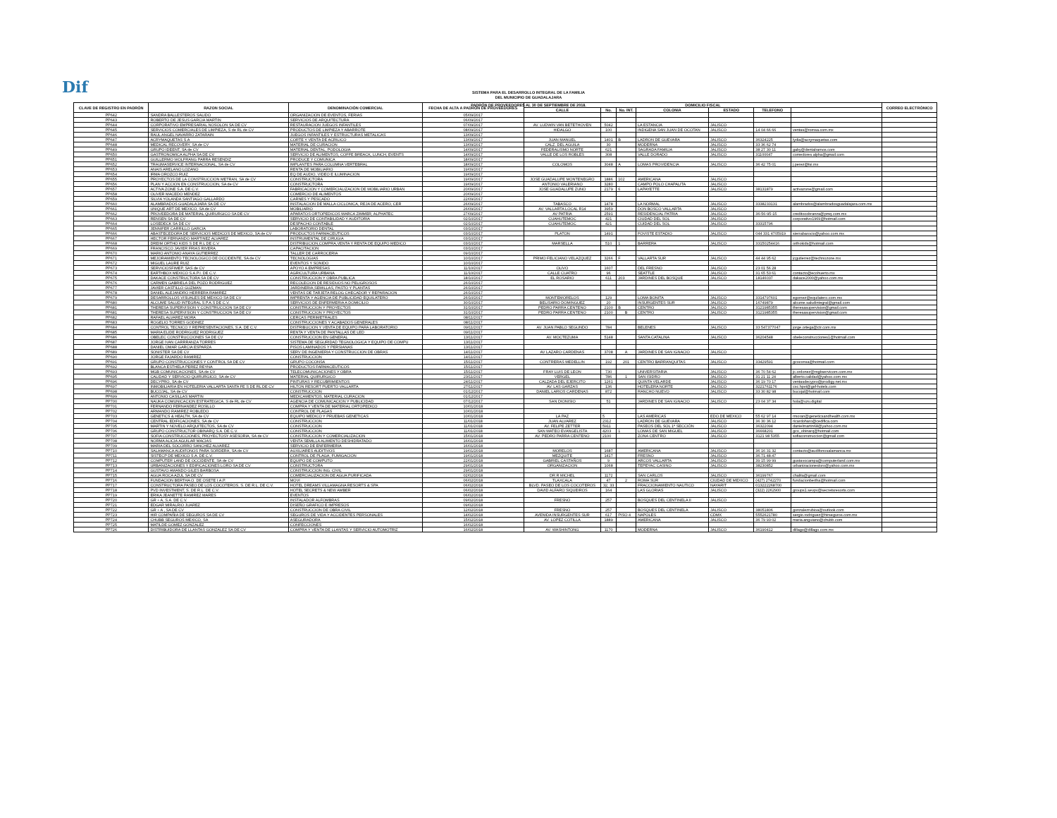Dif
SISTEMA PARA EL DESARROLLO INTEGRAL DE LA FAMILIA
DEL MUNICIPIO DE GUADALAJARA
PADRÓN DE PROVEEDORES AL 30 DE SEPTIEMBRE DE 2018.
| CLAVE DE REGISTRO EN PADRÓN | RAZON SOCIAL | DENOMINACIÓN COMERCIAL | FECHA DE ALTA A PADRÓN DE PROVEEDORES | DOMICILIO FISCAL | | | | | | | CORREO ELECTRÓNICO |
| --- | --- | --- | --- | --- | --- | --- | --- | --- | --- | --- | --- |
| | | | | CALLE | No. | No. INT. | COLONIA | ESTADO | TELEFONO | | |
| PP642 | SANDRA BALLESTEROS SALIDO | ORGANIZACION DE EVENTOS, FERIAS | 05/09/2017 | | | | | | | | |
| PP643 | ROBERTO DE JESUS GARCIA MARTIN | SERVICIOS DE ARQUITECTURA | 06/09/2017 | | | | | | | | |
| PP644 | CORPORATIVO EMPRESARIAL NOSOLON SA DE CV | RESTAURACION JUEGOS INFANTILES | 07/09/2017 | AV. LUDWIN VAN BETETHOVEN | 5042 | | LA ESTANCIA | JALISCO | | | |
| PP645 | SERVICIOS COMERCIALES DE LIMPIEZA, S de RL de CV | PRODUCTOS DE LIMPIEZA Y ABARROTE | 08/09/2017 | HIDALGO | 100 | | INDIGENA SAN JUAN DE OCOTAN | JALISCO | 14 04 66 66 | ventas@romsa.com.mx | |
| PP646 | RAUL ANGEL NAVARRO ZATARAIN | JUEGOS INFANTILES Y ESTRUCTURAS METALICAS | 13/09/2017 | | | | | | | | |
| PP647 | ACRYMAQUETAS S.A | CORTE Y VENTA DE ACRILICO | 13/09/2017 | JUAN MANUEL | 1401 | B | LADRON DE GUEVARA | JALISCO | 36324225 | lydia@acrymaquetas.com | |
| PP648 | MEDICAL RECOVERY, SA de CV | MATERIAL DE CURACION | 13/09/2017 | CALZ. DEL AGUILA | 30 | | MODERNA | JALISCO | 33 36 62 74 | | |
| PP649 | GRUPO IDEENT, SA de CV | MATERIAL DENTAL, PODOLOGIA | 14/09/2017 | FEDERALISMO NORTE | 621 | | SAGRADA FAMILIA | JALISCO | 38 27 30 11 | gaby@dentalramos.com | |
| PP650 | GASTRONOMICA ALPHA SA DE CV | SERVICIO DE ALIMENTOS, COFFE BREACK, LUNCH, EVENTS | 14/09/2017 | VALLE DE LOS ROBLES | 308 | | VALLE DORADO | JALISCO | 31100047 | comedores.alpha@gmail.com | |
| PP651 | GUILLERMO WOLFRANG PARRA RESENDIZ | PRODUCE Y COMUNICA | 18/09/2017 | | | | | | | | |
| PP652 | TRAUMASERVICE INTERNACIONAL, SA de CV | IMPLANTES PARA COLUMNA VERTEBRAL | 18/09/2017 | COLOMOS | 3048 | A | LOMAS PROVIDENCIA | JALISCO | 36 42 75 01 | j.perez@tsi.mx | |
| PP653 | ANAIS ARELANO LOZANO | RENTA DE MOBILIARIO | 19/09/2017 | | | | | | | | |
| PP654 | IRMA OROZCO RUIZ | EQ DE AUDIO, VIDEO E ILUMINACION | 19/09/2017 | | | | | | | | |
| PP655 | PROYECTOS DE LA CONSTRUCCION METRAN, SA de CV | CONSTRUCTORA | 19/09/2017 | JOSE GUADALUPE MONTENEGRO | 1886 | 102 | AMERICANA | JALISCO | | | |
| PP656 | PLAN Y ACCION EN CONSTRUCCION, SA de CV | CONSTRUCTORA | 19/09/2017 | ANTONIO VALERIANO | 3280 | | CAMPO POLO CHAPALITA | JALISCO | | | |
| PP657 | ACTIVA ZONE S.A. DE C.V. | FABRICACION Y COMERCIALIZACION DE MOBILIARIO URBAN | 20/09/2017 | JOSE GUADALUPE ZUNO | 2179 | 6 | LAPAYETTE | JALISCO | 38131879 | activazone@gmail.com | |
| PP658 | OLIVER MACEDO MENDEZ | COMERCIO DE ALIMENTOS | 20/09/2017 | | | | | | | | |
| PP659 | SILVIA YOLANDA SANTIAGO GALLARDO | CARNES Y PESCADO | 22/09/2017 | | | | | | | | |
| PP660 | ALAMBRADOS GUADALAJARA SA DE CV | INSTALACION DE MALLA CICLONICA, REJA DE ACERO, CER | 26/09/2017 | TABASCO | 1478 | | LA NORMAL | JALISCO | 3338233131 | alambrados@alambradosguadalajara.com.mx | |
| PP661 | UNIQUE ART DE MEXICO, SA de CV | MOBILIARIO | 26/09/2017 | AV. VALLARTA LOCAL R14 | 3959 | | DON BOSCO VALLARTA | JALISCO | | | |
| PP662 | PROVEEDORA DE MATERIAL QUIRURGICO SA DE CV | APARATOS ORTOPEDICOS MARCA ZIMMER, ALPHATEC | 27/09/2017 | AV PATRIA | 2591 | | RESIDENCIAL PATRIA | JALISCO | 36-56-95-15 | creditocobranza@pmq.com.mx | |
| PP663 | RENSEN SA DE CV | SERVICIO DE CONTABILIDAD Y AUDITORIA | 02/10/2017 | CUAHUTEMOC | 421 | | CIUDAD DEL SOL | JALISCO | | corporativo1969@hotmail.com | |
| PP664 | LOSEDECK SA DE CV | DESPACHO CONTABLE | 02/10/2017 | CUAHUTEMOC | 421 | | CUIDAD DEL SOL | JALISCO | 33315796 | | |
| PP665 | JENNIFER CARRILLO GARCIA | LABORATORIO DENTAL | 03/10/2017 | | | | | | | | |
| PP666 | ABASTECEDORA DE SERVICIOS MEDICOS DE MEXICO, SA de CV | PRODUCTOS FARMACEUTICOS | 03/10/2017 | PLATON | 1491 | | FOVISTE ESTADIO | JALISCO | 044 331 4705919 | sierrabarocio@yahoo.com.mx | |
| PP667 | HECTOR FERNANDO MARTINEZ ALVAREZ | INSTRUMENTAL DE CIRUGIA | 03/10/2017 | | | | | | | | |
| PP668 | DREIM ORTHO KIDS S DE R.L DE C.V | DISTRIBUCION,COMPRA,VENTA Y RENTA DE EQUIPO MEDICO | 03/10/2017 | MARSELLA | 510 | 1 | BARRERA | JALISCO | 33150254416 | orthokids@hotmail.com | |
| PP669 | FRANCISCO JAVIER FRIAS RIVERA | CAPACITACION | 03/10/2017 | | | | | | | | |
| PP670 | MARIO ANTONIO ANAYA GUTIERREZ | TALLER DE CARROCERIA | 09/10/2017 | | | | | | | | |
| PP671 | MEJORAMIENTO TECNOLOGICO DE OCCIDENTE, SA de CV | TECNOLOGIAS | 10/10/2017 | PRIMO FELICIANO VELAZQUEZ | 3266 | F | VALLARTA SUR | JALISCO | 44 44 95 62 | jcgutierrez@technozone.mx | |
| PP672 | MIGUEL LAURE RUIZ | EVENTOS Y SONIDO | 10/10/2017 | | | | | | | | |
| PP673 | SERVICIOSFIMEP, SAS de CV | APOYO A EMPRESAS | 11/10/2017 | OLIVO | 1607 | | DEL FRESNO | JALISCO | 23 01 56 28 | | |
| PP674 | EARTHBOX MEXICO S.A.P.I. DE C.V. | AGRICULTURA URBANA | 11/10/2017 | CALLE CUATRO | 96 | | SEATTLE | JALISCO | 31 65 53 61 | contacto@ecohuerto.mx | |
| PP675 | DAKACE CONSTRUCTORA SA DE CV | CONSTRUCCION Y OBRA PUBLICA | 18/10/2017 | EL ROSARIO | 611 | 203 | JARDINES DEL BOSQUE | JALISCO | 18146037 | dakace2000@yahoo.com.mx | |
| PP676 | CARMEN GABRIELA DEL POZO RODRIGUEZ | RECOLECION DE RESIDUOS NO PELIGROSOS | 26/10/2017 | | | | | | | | |
| PP677 | JAVIER CASTILLO GUZMAN | JARDINERIA,SEMILLAS, PASTO Y PLANTAS | 26/10/2017 | | | | | | | | |
| PP678 | DANIEL ALEJANDRO HERRERA RAMIREZ | VENTAS DE TARJETA RELOG CHECADOR Y REPARACION | 26/10/2017 | | | | | | | | |
| PP679 | DESARROLLOS VISUALES DE MEXICO SA DE CV | IMPRENTA Y AGENCIA DE PUBLICIDAD EQUILATERO | 26/10/2017 | MONTEMORELOS | 129 | | LOMA BONITA | JALISCO | 3314797601 | egomez@equilatero.com.mx | |
| PP680 | ALCUME SALUD INTEGRAL S.P.A.S DE C.V. | SERVICIOS DE ENFERMERIA A DOMICILIO | 30/10/2017 | BELISARIO DOMINGUEZ | 20 | | INSURGENTES SUR | JALISCO | 16749879 | alcume.saludintegral@gmail.com | |
| PP681 | THERESA SUPERVISION Y CONSTRUCCION SA DE CV | CONSTRUCCION Y PROYECTOS | 31/10/2017 | PEDRO PARRA CENTENO | 2100 | B | CENTRO | JALISCO | 3121985355 | theresasupervision@gmail.com | |
| PP681 | THERESA SUPERVISION Y CONSTRUCCION SA DE CV | CONSTRUCCION Y PROYECTOS | 31/10/2017 | PEDRO PARRA CENTENO | 2100 | B | CENTRO | JALISCO | 3121985355 | theresasupervision@gmail.com | |
| PP682 | RAFAEL ALVAREZ MORA | CERCAS PERIMETRALES | 08/11/2017 | | | | | | | | |
| PP683 | ROGELIO TORRES GODINEZ | CONSTRUCCIONES Y ACABADOS GENERALES | 08/11/2017 | | | | | | | | |
| PP684 | CONTROL TECNICO Y REPRESENTACIONES, S.A. DE C.V. | DISTRIBUCION Y VENTA DE EQUIPO PARA LABORATORIO | 09/11/2017 | AV. JUAN PABLO SEGUNDO | 784 | | BELENES | JALISCO | 33 547377047 | jorge.ortega@ctr.com.mx | |
| PP685 | MARIA ELIDE RODRIGUEZ RODRIGUEZ | RENTA Y VENTA DE PANTALLAS DE LED | 09/11/2017 | | | | | | | | |
| PP686 | OBELEC CONSTRUCCIONES SA DE CV | CONSTRUCCION EN GENERAL | 13/11/2017 | AV. MOCTEZUMA | 5148 | | SANTA CATALINA | JALISCO | 36204548 | obeleconstrucciones1@hotmail.com | |
| PP687 | JORGE IVAN CARRRANZA TORRES | SISTEMA DE SEGURIDAD TEGNOLOGICA Y EQUIPO DE COMPU | 13/11/2017 | | | | | | | | |
| PP688 | DANIEL OMAR GARCIA ESPARZA | PISOS LAMINADOS Y PERSIANAS | 13/11/2017 | | | | | | | | |
| PP689 | SONISTER SA DE CV | SERV DE INGENIERIA Y CONSTRUCCION DE OBRAS | 14/11/2017 | AV LAZARO CARDENAS | 3708 | A | JARDINES DE SAN IGNACIO | JALISCO | | | |
| PP690 | JORGE FAJARDO RAMIREZ | CONSTRUCCION | 14/11/2017 | | | | | | | | |
| PP691 | GRUPO CONSTRUCCIONES Y CONTROL SA DE CV | GRUPO COCONSA | 15/11/2017 | CONTRERAS MEDELLIN | 192 | 201 | CENTRO BARRANQUITAS | JALISCO | 33429591 | gcoconsa@hotmail.com | |
| PP692 | BLANCA ESTHELA PEREZ REYNA | PRODUCTOS FARMACEUTICOS | 15/11/2017 | | | | | | | | |
| PP693 | MGB COMUNICACIONES, SA de CV | TELECOMUNICACIONES Y OBRA | 15/11/2017 | FRAY LUIS DE LEON | 730 | | UNIVERSITARIA | JALISCO | 36 70 54 62 | jc.ordonez@mgbservicom.com.mx | |
| PP695 | CALIDAD Y SERVICIO QUIRURGICO, SA de CV | MATERIAL QUIRURGICO | 23/11/2017 | VERGEL | 786 | 1 | SAN ISIDRO | JALISCO | 31 21 11 24 | alberto.calidad@yahoo.com.mx | |
| PP696 | DECYPRO, SA de CV | PINTURAS Y RECUBRIMIENTOS | 24/11/2017 | CALZADA DEL EJERCITO | 1261 | | QUINTA VELARDE | JALISCO | 36 19 70 17 | ventasdecypro@prodigy.net.mx | |
| PP697 | INMOBILIARIA EN HOTELERIA VALLARTA SANTA FE S DE RL DE CV | HILTON RESORT PUERTO VALLARTA | 27/11/2017 | AV. LAS GARZAS | 136 | | HOTELERA NORTE | JALISCO | 3221761176 | cxc.hpvt@gsf-hotels.com | |
| PP698 | BUCOJAL, SA de CV | CONSTRUCCION | 01/12/2017 | DANIEL LARIOS CARDENAS | 872 | | RANCHO NUEVO | JALISCO | 33 30 82 98 | bucojal@hotmail.com | |
| PP699 | ANTONIO CASILLAS MARTIN | MEDICAMENTOS, MATERIAL CURACION | 01/12/2017 | | | | | | | | |
| PP700 | NAUKA COMUNICACION ESTRATEGICA, S de RL de CV | AGENCIA DE COMUNICACION Y PUBLICIDAD | 07/12/2017 | SAN DIONISIO | 51 | | JARDINES DE SAN IGNACIO | JALISCO | 23 04 37 34 | hola@uzu.digital | |
| PP701 | FERNANDO FERNANDEZ ROSILLO | COMPRA Y VENTA DE MATERIAL ORTOPEDICO | 10/01/2018 | | | | | | | | |
| PP702 | ARMANDO RAMIREZ ROBLEDO | CONTROL DE PLAGAS | 10/01/2018 | | | | | | | | |
| PP703 | GENETICS & HEALTH, SA de CV | EQUIPO MEDICO Y PRUEBAS GENETICAS | 10/01/2018 | LA PAZ | 5 | | LAS AMERICAS | EDO.DE MEXICO | 55 62 97 14 | rmoran@geneticsandhealth.com.mx | |
| PP704 | CENTRAL EDIFICACIONES, SA de CV | CONSTRUCCION | 11/01/2018 | JUAN ALVAREZ | 2312 | | LADRON DE GUEVARA | JALISCO | 36 30 36 12 | ricardoharo@cedifica.com | |
| PP705 | MARTIN Y NOVELO ARQUITECTOS, SA de CV | CONSTRUCCION | 11/01/2018 | AV. FELIPE ZETTER | 5911 | | PASEOS DEL SOL 1ª SECCIÓN | JALISCO | 36322094 | danielmartin68@yahoo.com.mx | |
| PP706 | GRUPO CONSTRUCTOR OBINARQ S.A. DE C.V. | CONSTRUCCION | 11/01/2018 | SAN MATEO EVANGELISTA | 4203 | 1 | LOMAS DE SAN MIGUEL | JALISCO | 36668201 | gco_obinarq@hotmail.com | |
| PP707 | SOFIA CONSTRUCCIONES, PROYECTOSY ASESORIA, SA de CV | CONSTRUCCION Y COMERCIALIZACION | 15/01/2018 | AV. PEDRO PARRA CENTENO | 2100 | | ZONA CENTRO | JALISCO | 3121 98 5355 | sofiaconstruccion@gmail.com | |
| PP708 | NORMA ALICIA AGUILAR MACIAS | VENTA SEMILLA ALIMENTO DESHIDRATADO | 16/01/2018 | | | | | | | | |
| PP709 | MARIA DEL SOCORRO SANCHEZ ALVAREZ | SERVICIO DE ENFERMERIA | 16/01/2018 | | | | | | | | |
| PP710 | SALAMANCA AUDIFONOS PARA SORDERA, SA de CV | AUXILIARES AUDITIVOS | 19/01/2018 | MORELOS | 1687 | | AMERICANA | JALISCO | 36 16 31 32 | contacto@audifonosalamanca.mx | |
| PP711 | SISTECP DE MEXICO S.A. DE C.V. | CONTROL DE PLAGA, FUMIGACION | 19/01/2018 | MEZQUITE | 1417 | | FRESNO | JALISCO | 36.71.48.47 | | |
| PP712 | COMPUTER LAND DE OCCIDENTE, SA de CV | EQUIPO DE COMPUTO | 22/01/2018 | GABRIEL CASTAÑOS | 9 | | ARCOS VALLARTA | JALISCO | 39 15 99 99 | gustavocampa@computerland.com.mx | |
| PP713 | URBANIZACIONES Y EDIFICACIONES LORO SA DE CV | CONSTRUCTORA | 29/01/2018 | ORGANIZACION | 1068 | | TEPEYAC CASINO | JALISCO | 38230852 | urbanizacionesloro@yahoo.com.mx | |
| PP714 | GUSTAVO AMANDO GILES BARBOSA | CONSTRUCCION ING. CIVIL | 29/01/2018 | | | | | | | | |
| PP715 | AGUA ROCA AZUL SA DE CV | COMERCIALIZACION DE AGUA PURIFICADA | 02/02/2018 | DR.R MICHEL | 1172 | | SAN CARLOS | JALISCO | 36199767 | chalita@gmail.com | |
| PP716 | FUNDACION BERTHA O. DE OSETE I.A.P. | MOVI | 06/02/2018 | TLAXCALA | 47 | 2 | ROMA SUR | CIUDAD DE MEXICO | (427) 2742270 | fundacionbertha@hotmail.com | |
| PP717 | CONSTRUCTORA PASEO DE LOS COCOTEROS, S. DE R.L. DE C.V. | HOTEL DREAMS VILLAMAGNA RESORTS & SPA | 06/02/2018 | BLVD. PASEO DE LOS COCOTEROS | 32, 33 | | FRACCIONAMIENTO NAUTICO | NAYARIT | 013222268700 | | |
| PP718 | PVD INVESTMENT, S. DE R.L. DE C.V. | HOTEL SECRETS & NEW AMBER | 06/02/2018 | DAVID ALFARO SIQUEIROS | 164 | | LAS GLORIAS | JALISCO | (322) 2262900 | groups1.sevpv@secretsresorts.com | |
| PP719 | ERIKA JEANETTE RAMIREZ MARES | EVENTOS | 06/02/2018 | | | | | | | | |
| PP720 | GR + A, S.A. DE C.V. | INSTALADOR ALFOMBRAS | 09/02/2018 | FRESNO | 257 | | BOSQUES DEL CENTINELA II | JALISCO | | | |
| PP721 | EDGAR MIRALRIO JUAREZ | DISEÑO GRAFICO E IMPRESOS | 09/02/2018 | | | | | | | | |
| PP722 | GR + A , SA DE CV | CONSTRUCCION DE OBRA CIVIL | 12/02/2018 | FRESNO | 257 | | BOSQUES DEL CENTINELA | JALISCO | 38051806 | gonzalezrubioa@outlook.com | |
| PP723 | HIR COMPAÑIA DE SEGUROS SA DE CV | SEGUROS DE VIDA Y ACCIDENTES PERSONALES | 14/02/2018 | AVENIDA INSURGENTES SUR | 617 | PISO 4 | NAPOLES | CDMX | 5552621780 | sergio.rodriguez@hirseguros.com.mx | |
| PP724 | CHUBB SEGUROS MEXICO, SA | ASEGURADORA | 15/02/2018 | AV. LOPEZ COTILLA | 1889 | | AMERICANA | JALISCO | 36 79 93 02 | maria.anguiano@chubb.com | |
| PP725 | MATILDE GOMEZ GONZALEZ | CONFECCIONES | 16/02/2018 | | | | | | | | |
| PP726 | DISTRIBUIDORA DE LLANTAS GONZALEZ SA DE CV | COMPRA Y VENTA DE LLANTAS Y SERVICIO AUTOMOTRIZ | 16/02/2018 | AV. WASHINTONG | 1170 | | MODERNA | JALISCO | 36190412 | dillago@dillago.com.mx | |